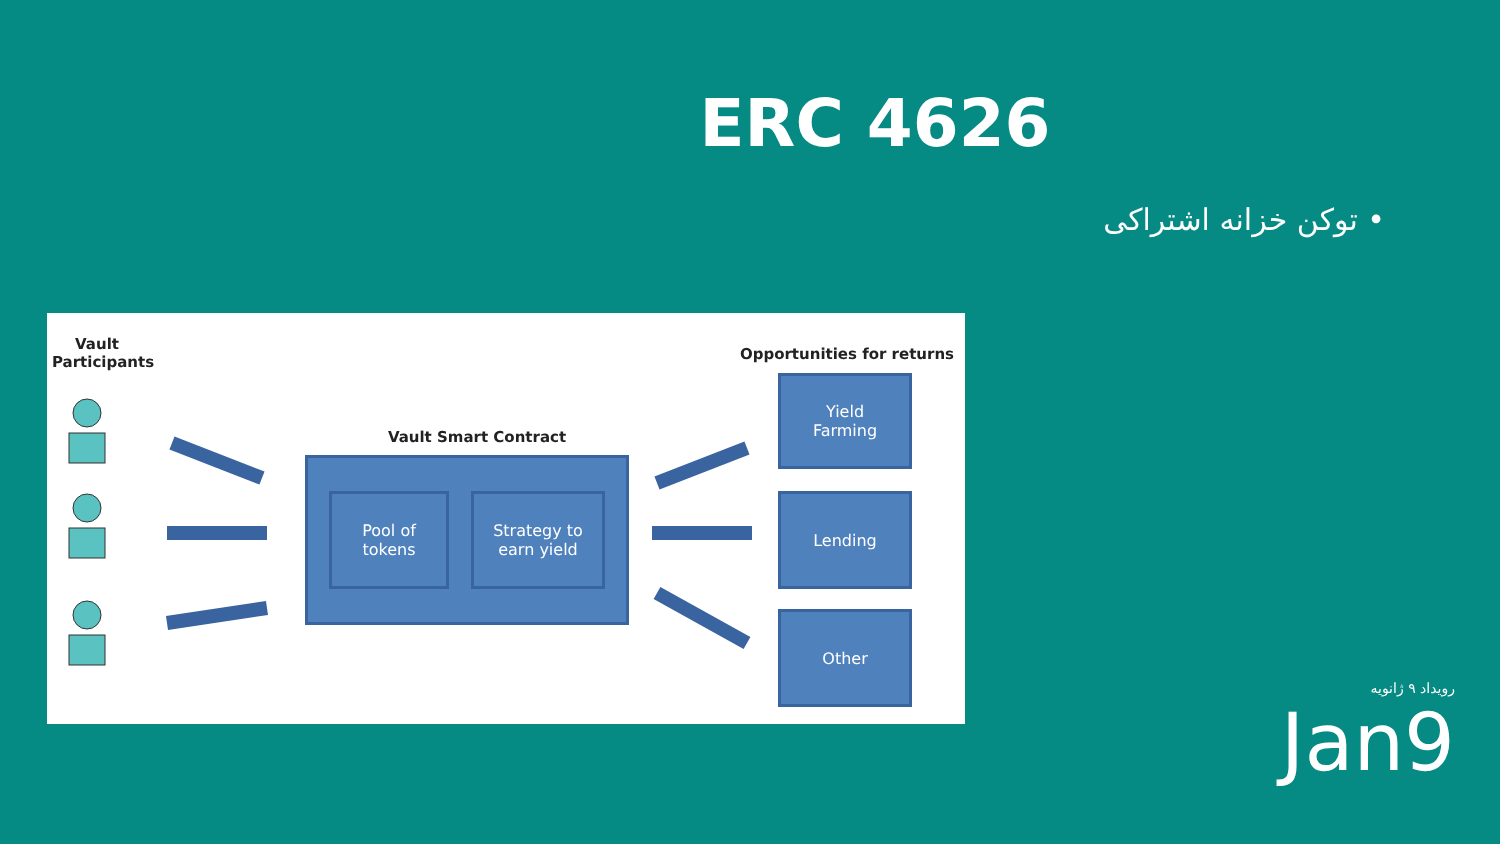ERC 4626
• توکن خزانه اشتراکی
Vault
Participants
Opportunities for returns
Vault Smart Contract
Pool of
tokens
Strategy to
earn yield
Yield
Farming
Lending
Other
رویداد ۹ ژانویه
Jan9